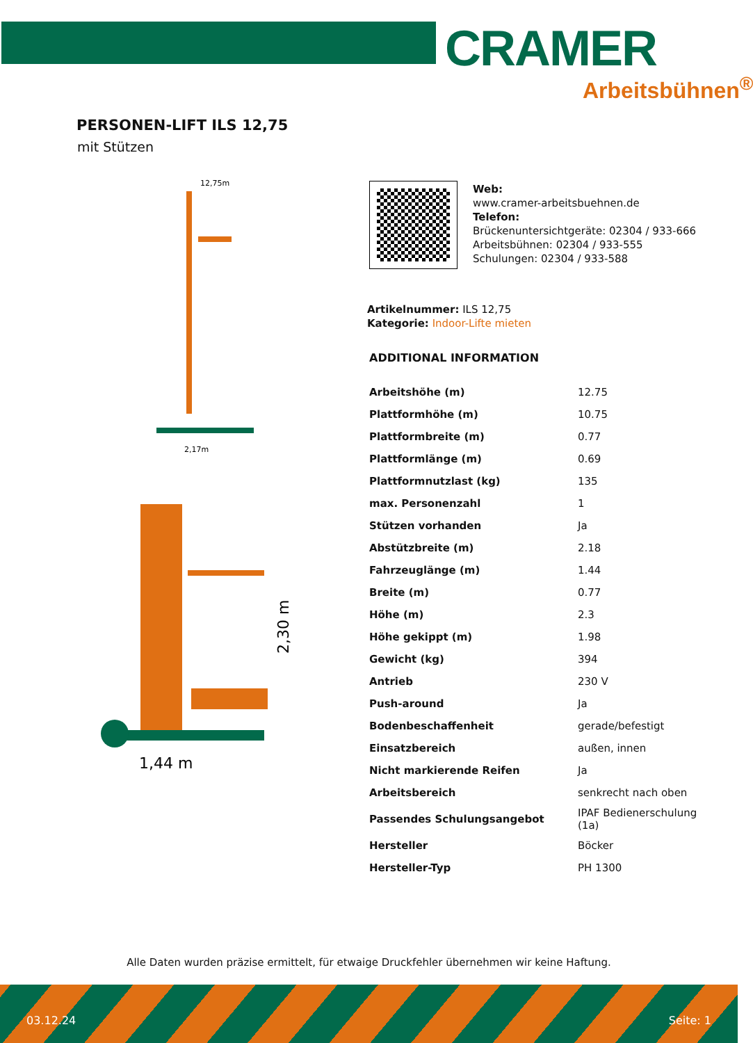CRAMER
Arbeitsbühnen<sup>®</sup>
PERSONEN-LIFT ILS 12,75
mit Stützen
12,75m
2,17m
1,44 m
2,30 m
Web:
www.cramer-arbeitsbuehnen.de
Telefon:
Brückenuntersichtgeräte: 02304 / 933-666
Arbeitsbühnen: 02304 / 933-555
Schulungen: 02304 / 933-588
Artikelnummer: ILS 12,75
Kategorie: Indoor-Lifte mieten
ADDITIONAL INFORMATION
| Arbeitshöhe (m) | 12.75 |
| Plattformhöhe (m) | 10.75 |
| Plattformbreite (m) | 0.77 |
| Plattformlänge (m) | 0.69 |
| Plattformnutzlast (kg) | 135 |
| max. Personenzahl | 1 |
| Stützen vorhanden | Ja |
| Abstützbreite (m) | 2.18 |
| Fahrzeuglänge (m) | 1.44 |
| Breite (m) | 0.77 |
| Höhe (m) | 2.3 |
| Höhe gekippt (m) | 1.98 |
| Gewicht (kg) | 394 |
| Antrieb | 230 V |
| Push-around | Ja |
| Bodenbeschaffenheit | gerade/befestigt |
| Einsatzbereich | außen, innen |
| Nicht markierende Reifen | Ja |
| Arbeitsbereich | senkrecht nach oben |
| Passendes Schulungsangebot | IPAF Bedienerschulung (1a) |
| Hersteller | Böcker |
| Hersteller-Typ | PH 1300 |
Alle Daten wurden präzise ermittelt, für etwaige Druckfehler übernehmen wir keine Haftung.
03.12.24 Seite: 1